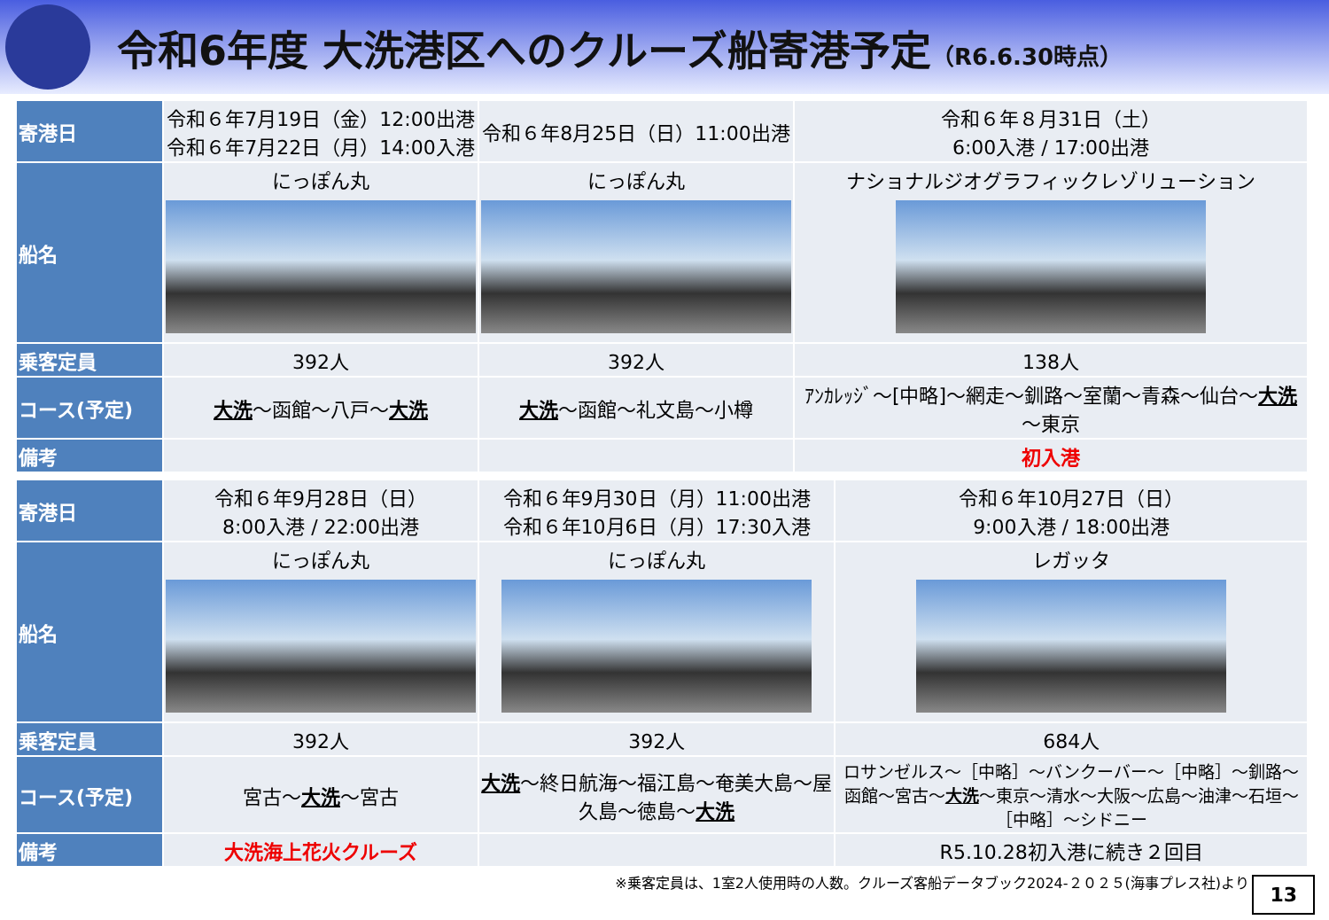令和6年度 大洗港区へのクルーズ船寄港予定（R6.6.30時点）
| 寄港日 | 令和６年7月19日（金）12:00出港 令和６年7月22日（月）14:00入港 | 令和６年8月25日（日）11:00出港 | 令和６年８月31日（土） 6:00入港 / 17:00出港 |
| 船名 | にっぽん丸 | にっぽん丸 | ナショナルジオグラフィックレゾリューション |
| 乗客定員 | 392人 | 392人 | 138人 |
| コース(予定) | 大洗 ～函館～八戸～ 大洗 | 大洗 ～函館～礼文島～小樽 | ｱﾝｶﾚｯｼﾞ～[中略]～網走～釧路～室蘭～青森～仙台～ 大洗 ～東京 |
| 備考 | | | 初入港 |
| 寄港日 | 令和６年9月28日（日） 8:00入港 / 22:00出港 | 令和６年9月30日（月）11:00出港 令和６年10月6日（月）17:30入港 | 令和６年10月27日（日） 9:00入港 / 18:00出港 |
| 船名 | にっぽん丸 | にっぽん丸 | レガッタ |
| 乗客定員 | 392人 | 392人 | 684人 |
| コース(予定) | 宮古～ 大洗 ～宮古 | 大洗 ～終日航海～福江島～奄美大島～屋久島～徳島～ 大洗 | ロサンゼルス～［中略］～バンクーバー～［中略］～釧路～函館～宮古～ 大洗 ～東京～清水～大阪～広島～油津～石垣～［中略］～シドニー |
| 備考 | 大洗海上花火クルーズ | | R5.10.28初入港に続き２回目 |
※乗客定員は、1室2人使用時の人数。クルーズ客船データブック2024-２０２５(海事プレス社)より
13